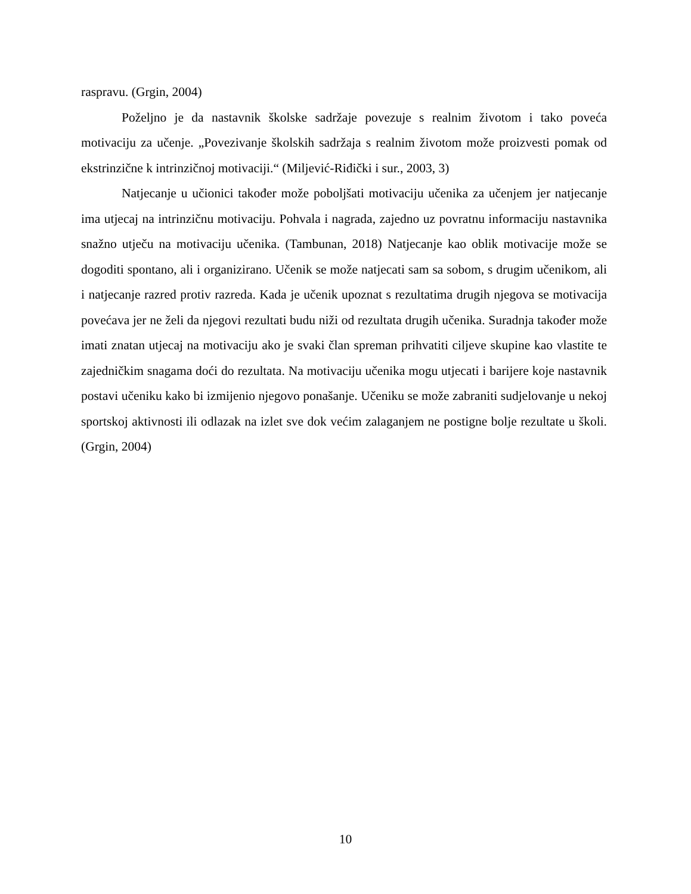raspravu. (Grgin, 2004)
Poželjno je da nastavnik školske sadržaje povezuje s realnim životom i tako poveća motivaciju za učenje. „Povezivanje školskih sadržaja s realnim životom može proizvesti pomak od ekstrinzične k intrinzičnoj motivaciji.“ (Miljević-Riđički i sur., 2003, 3)
Natjecanje u učionici također može poboljšati motivaciju učenika za učenjem jer natjecanje ima utjecaj na intrinzičnu motivaciju. Pohvala i nagrada, zajedno uz povratnu informaciju nastavnika snažno utječu na motivaciju učenika. (Tambunan, 2018) Natjecanje kao oblik motivacije može se dogoditi spontano, ali i organizirano. Učenik se može natjecati sam sa sobom, s drugim učenikom, ali i natjecanje razred protiv razreda. Kada je učenik upoznat s rezultatima drugih njegova se motivacija povećava jer ne želi da njegovi rezultati budu niži od rezultata drugih učenika. Suradnja također može imati znatan utjecaj na motivaciju ako je svaki član spreman prihvatiti ciljeve skupine kao vlastite te zajedničkim snagama doći do rezultata. Na motivaciju učenika mogu utjecati i barijere koje nastavnik postavi učeniku kako bi izmijenio njegovo ponašanje. Učeniku se može zabraniti sudjelovanje u nekoj sportskoj aktivnosti ili odlazak na izlet sve dok većim zalaganjem ne postigne bolje rezultate u školi. (Grgin, 2004)
10